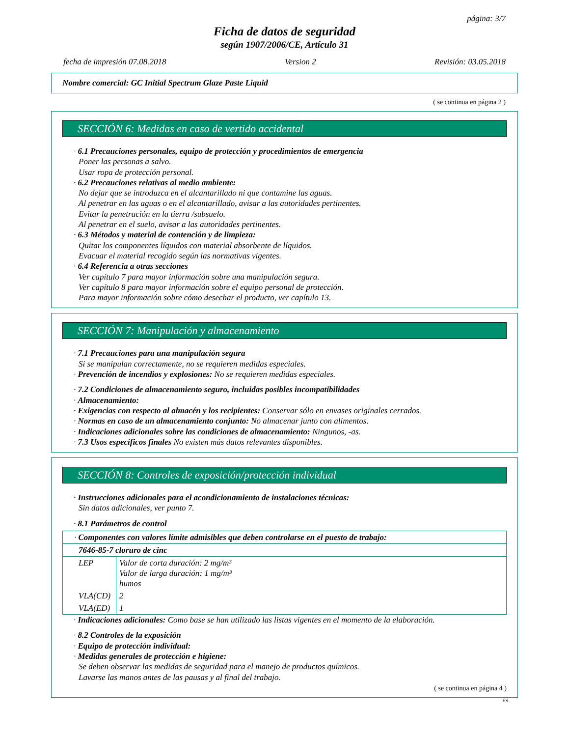página: 3/7
Ficha de datos de seguridad
según 1907/2006/CE, Artículo 31
fecha de impresión 07.08.2018 Version 2 Revisión: 03.05.2018
Nombre comercial: GC Initial Spectrum Glaze Paste Liquid
( se continua en página 2 )
SECCIÓN 6: Medidas en caso de vertido accidental
· 6.1 Precauciones personales, equipo de protección y procedimientos de emergencia
Poner las personas a salvo.
Usar ropa de protección personal.
· 6.2 Precauciones relativas al medio ambiente:
No dejar que se introduzca en el alcantarillado ni que contamine las aguas.
Al penetrar en las aguas o en el alcantarillado, avisar a las autoridades pertinentes.
Evitar la penetración en la tierra /subsuelo.
Al penetrar en el suelo, avisar a las autoridades pertinentes.
· 6.3 Métodos y material de contención y de limpieza:
Quitar los componentes líquidos con material absorbente de líquidos.
Evacuar el material recogido según las normativas vigentes.
· 6.4 Referencia a otras secciones
Ver capítulo 7 para mayor información sobre una manipulación segura.
Ver capítulo 8 para mayor información sobre el equipo personal de protección.
Para mayor información sobre cómo desechar el producto, ver capítulo 13.
SECCIÓN 7: Manipulación y almacenamiento
· 7.1 Precauciones para una manipulación segura
Si se manipulan correctamente, no se requieren medidas especiales.
· Prevención de incendios y explosiones: No se requieren medidas especiales.
· 7.2 Condiciones de almacenamiento seguro, incluidas posibles incompatibilidades
· Almacenamiento:
· Exigencias con respecto al almacén y los recipientes: Conservar sólo en envases originales cerrados.
· Normas en caso de un almacenamiento conjunto: No almacenar junto con alimentos.
· Indicaciones adicionales sobre las condiciones de almacenamiento: Ningunos, -as.
· 7.3 Usos específicos finales No existen más datos relevantes disponibles.
SECCIÓN 8: Controles de exposición/protección individual
· Instrucciones adicionales para el acondicionamiento de instalaciones técnicas:
Sin datos adicionales, ver punto 7.
· 8.1 Parámetros de control
| · Componentes con valores límite admisibles que deben controlarse en el puesto de trabajo: | |
| 7646-85-7 cloruro de cinc | |
| LEP | Valor de corta duración: 2 mg/m³ Valor de larga duración: 1 mg/m³ humos |
| VLA(CD) | 2 |
| VLA(ED) | 1 |
· Indicaciones adicionales: Como base se han utilizado las listas vigentes en el momento de la elaboración.
· 8.2 Controles de la exposición
· Equipo de protección individual:
· Medidas generales de protección e higiene:
Se deben observar las medidas de seguridad para el manejo de productos químicos.
Lavarse las manos antes de las pausas y al final del trabajo.
( se continua en página 4 )
ES